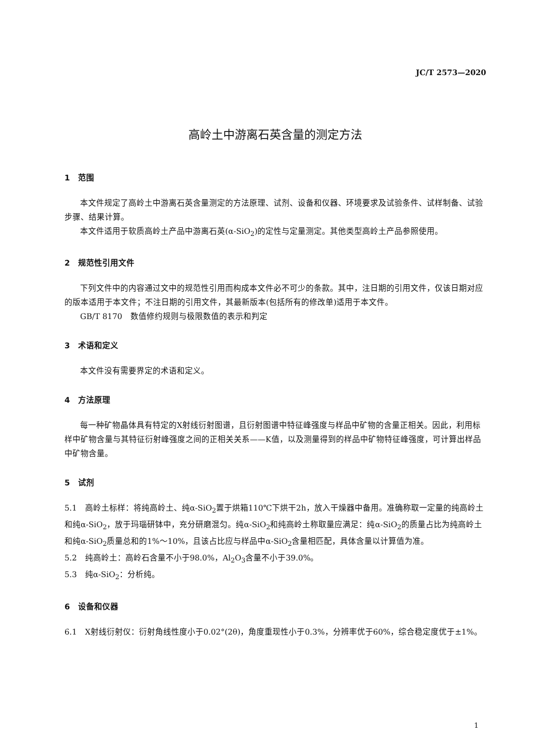JC/T 2573—2020
高岭土中游离石英含量的测定方法
1　范围
本文件规定了高岭土中游离石英含量测定的方法原理、试剂、设备和仪器、环境要求及试验条件、试样制备、试验步骤、结果计算。
本文件适用于软质高岭土产品中游离石英(α-SiO<sub>2</sub>)的定性与定量测定。其他类型高岭土产品参照使用。
2　规范性引用文件
下列文件中的内容通过文中的规范性引用而构成本文件必不可少的条款。其中，注日期的引用文件，仅该日期对应的版本适用于本文件；不注日期的引用文件，其最新版本(包括所有的修改单)适用于本文件。
GB/T 8170　数值修约规则与极限数值的表示和判定
3　术语和定义
本文件没有需要界定的术语和定义。
4　方法原理
每一种矿物晶体具有特定的X射线衍射图谱，且衍射图谱中特征峰强度与样品中矿物的含量正相关。因此，利用标样中矿物含量与其特征衍射峰强度之间的正相关关系——K值，以及测量得到的样品中矿物特征峰强度，可计算出样品中矿物含量。
5　试剂
5.1　高岭土标样：将纯高岭土、纯α-SiO<sub>2</sub>置于烘箱110℃下烘干2h，放入干燥器中备用。准确称取一定量的纯高岭土和纯α-SiO<sub>2</sub>，放于玛瑙研钵中，充分研磨混匀。纯α-SiO<sub>2</sub>和纯高岭土称取量应满足：纯α-SiO<sub>2</sub>的质量占比为纯高岭土和纯α-SiO<sub>2</sub>质量总和的1%～10%，且该占比应与样品中α-SiO<sub>2</sub>含量相匹配，具体含量以计算值为准。
5.2　纯高岭土：高岭石含量不小于98.0%，Al<sub>2</sub>O<sub>3</sub>含量不小于39.0%。
5.3　纯α-SiO<sub>2</sub>：分析纯。
6　设备和仪器
6.1　X射线衍射仪：衍射角线性度小于0.02°(2θ)，角度重现性小于0.3%，分辨率优于60%，综合稳定度优于±1%。
1